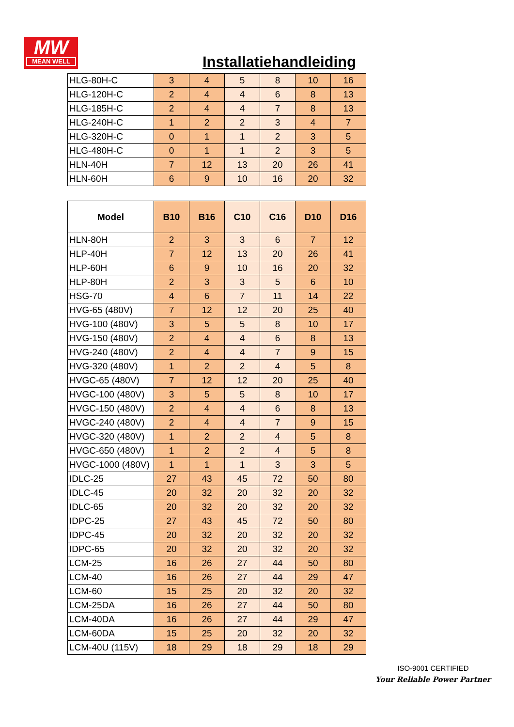MW
MEAN WELL
Installatiehandleiding
| HLG-80H-C | 3 | 4 | 5 | 8 | 10 | 16 |
| HLG-120H-C | 2 | 4 | 4 | 6 | 8 | 13 |
| HLG-185H-C | 2 | 4 | 4 | 7 | 8 | 13 |
| HLG-240H-C | 1 | 2 | 2 | 3 | 4 | 7 |
| HLG-320H-C | 0 | 1 | 1 | 2 | 3 | 5 |
| HLG-480H-C | 0 | 1 | 1 | 2 | 3 | 5 |
| HLN-40H | 7 | 12 | 13 | 20 | 26 | 41 |
| HLN-60H | 6 | 9 | 10 | 16 | 20 | 32 |
| Model | B10 | B16 | C10 | C16 | D10 | D16 |
| --- | --- | --- | --- | --- | --- | --- |
| HLN-80H | 2 | 3 | 3 | 6 | 7 | 12 |
| HLP-40H | 7 | 12 | 13 | 20 | 26 | 41 |
| HLP-60H | 6 | 9 | 10 | 16 | 20 | 32 |
| HLP-80H | 2 | 3 | 3 | 5 | 6 | 10 |
| HSG-70 | 4 | 6 | 7 | 11 | 14 | 22 |
| HVG-65 (480V) | 7 | 12 | 12 | 20 | 25 | 40 |
| HVG-100 (480V) | 3 | 5 | 5 | 8 | 10 | 17 |
| HVG-150 (480V) | 2 | 4 | 4 | 6 | 8 | 13 |
| HVG-240 (480V) | 2 | 4 | 4 | 7 | 9 | 15 |
| HVG-320 (480V) | 1 | 2 | 2 | 4 | 5 | 8 |
| HVGC-65 (480V) | 7 | 12 | 12 | 20 | 25 | 40 |
| HVGC-100 (480V) | 3 | 5 | 5 | 8 | 10 | 17 |
| HVGC-150 (480V) | 2 | 4 | 4 | 6 | 8 | 13 |
| HVGC-240 (480V) | 2 | 4 | 4 | 7 | 9 | 15 |
| HVGC-320 (480V) | 1 | 2 | 2 | 4 | 5 | 8 |
| HVGC-650 (480V) | 1 | 2 | 2 | 4 | 5 | 8 |
| HVGC-1000 (480V) | 1 | 1 | 1 | 3 | 3 | 5 |
| IDLC-25 | 27 | 43 | 45 | 72 | 50 | 80 |
| IDLC-45 | 20 | 32 | 20 | 32 | 20 | 32 |
| IDLC-65 | 20 | 32 | 20 | 32 | 20 | 32 |
| IDPC-25 | 27 | 43 | 45 | 72 | 50 | 80 |
| IDPC-45 | 20 | 32 | 20 | 32 | 20 | 32 |
| IDPC-65 | 20 | 32 | 20 | 32 | 20 | 32 |
| LCM-25 | 16 | 26 | 27 | 44 | 50 | 80 |
| LCM-40 | 16 | 26 | 27 | 44 | 29 | 47 |
| LCM-60 | 15 | 25 | 20 | 32 | 20 | 32 |
| LCM-25DA | 16 | 26 | 27 | 44 | 50 | 80 |
| LCM-40DA | 16 | 26 | 27 | 44 | 29 | 47 |
| LCM-60DA | 15 | 25 | 20 | 32 | 20 | 32 |
| LCM-40U (115V) | 18 | 29 | 18 | 29 | 18 | 29 |
ISO-9001 CERTIFIED
Your Reliable Power Partner